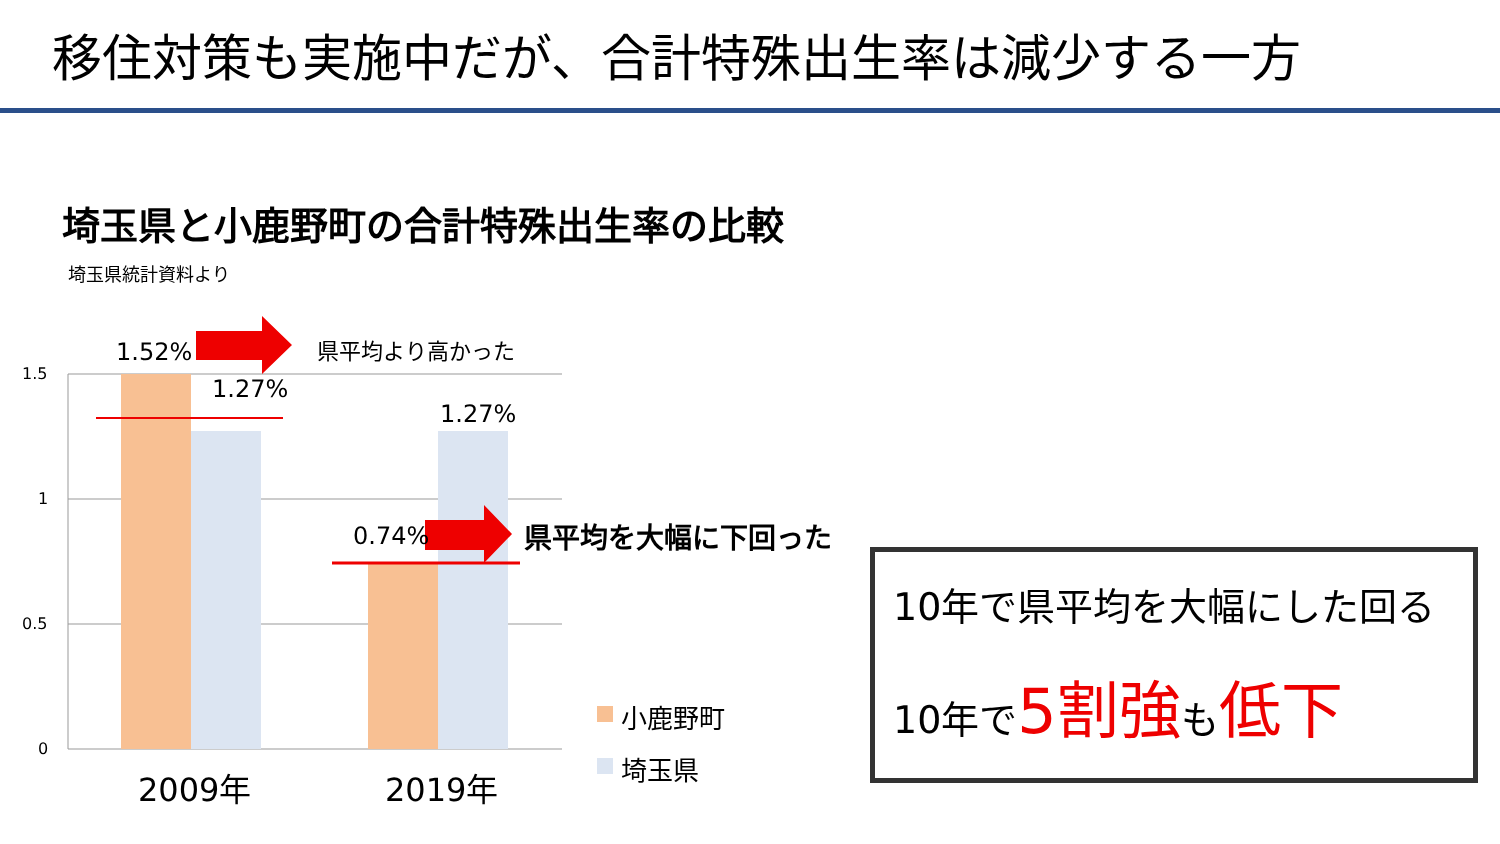移住対策も実施中だが、合計特殊出生率は減少する一方
埼玉県と小鹿野町の合計特殊出生率の比較
埼玉県統計資料より
1.52%
1.27%
1.27%
0.74%
県平均より高かった
県平均を大幅に下回った
1.5
1
0.5
0
2009年 2019年
小鹿野町
埼玉県
10年で県平均を大幅にした回る
10年で5割強も低下